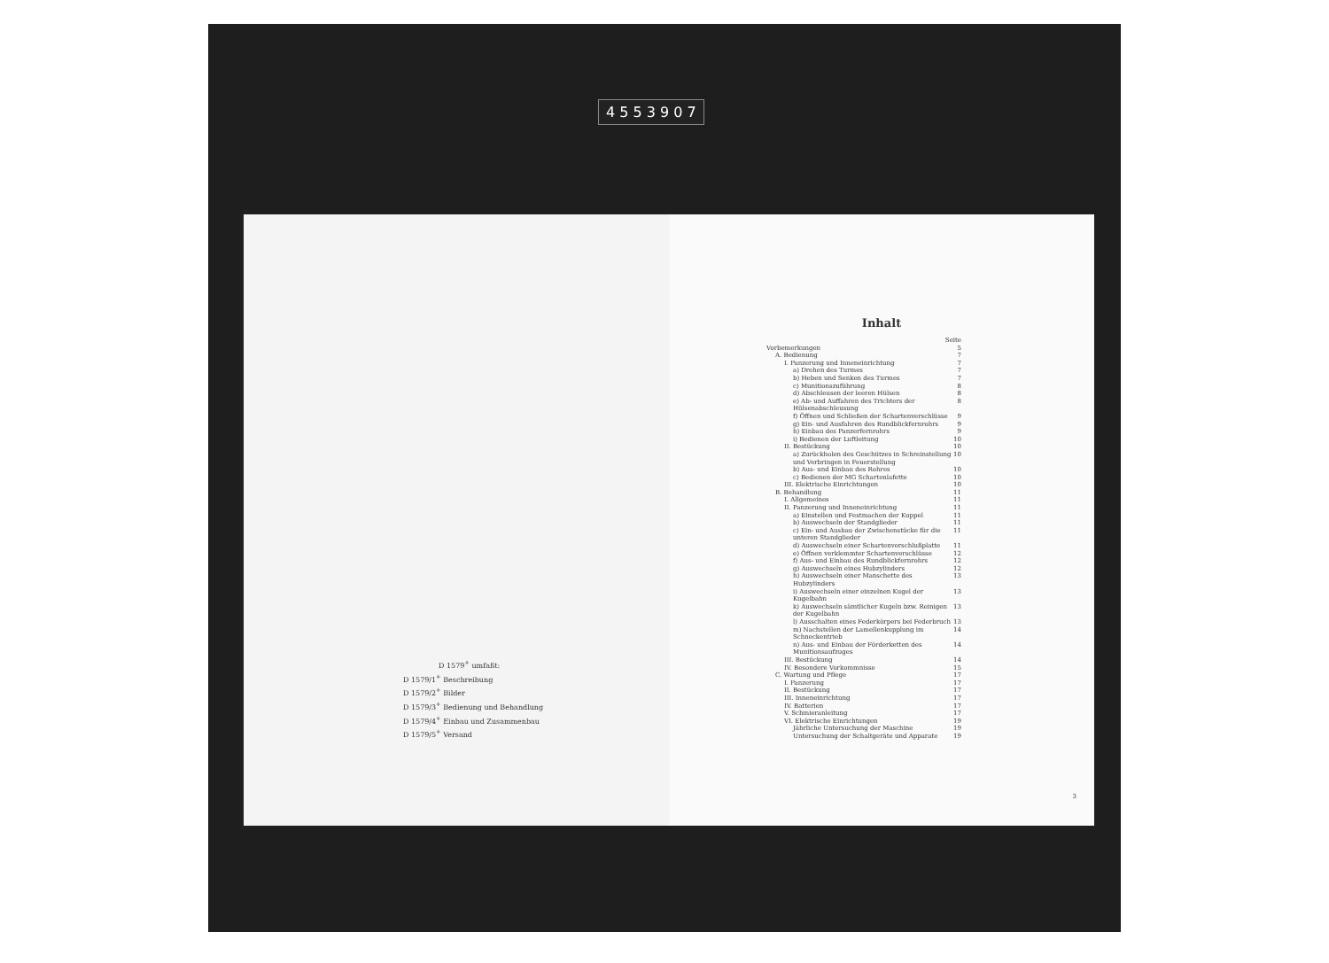4 5 5 3 9 0 7
D 1579<sup>+</sup> umfaßt:
D 1579/1<sup>+</sup> Beschreibung
D 1579/2<sup>+</sup> Bilder
D 1579/3<sup>+</sup> Bedienung und Behandlung
D 1579/4<sup>+</sup> Einbau und Zusammenbau
D 1579/5<sup>+</sup> Versand
Inhalt
Seite
Vorbemerkungen 5
A. Bedienung 7
I. Panzerung und Inneneinrichtung 7
a) Drehen des Turmes 7
b) Heben und Senken des Turmes 7
c) Munitionszuführung 8
d) Abschleusen der leeren Hülsen 8
e) Ab- und Auffahren des Trichters der Hülsenabschleusung 8
f) Öffnen und Schließen der Schartenverschlüsse 9
g) Ein- und Ausfahren des Rundblickfernrohrs 9
h) Einbau des Panzerfernrohrs 9
i) Bedienen der Luftleitung 10
II. Bestückung 10
a) Zurückholen des Geschützes in Schreinstellung und Verbringen in Feuerstellung 10
b) Aus- und Einbau des Rohres 10
c) Bedienen der MG Schartenlafette 10
III. Elektrische Einrichtungen 10
B. Behandlung 11
I. Allgemeines 11
II. Panzerung und Inneneinrichtung 11
a) Einstellen und Festmachen der Kuppel 11
b) Auswechseln der Standglieder 11
c) Ein- und Ausbau der Zwischenstücke für die unteren Standglieder 11
d) Auswechseln einer Schartenverschlußplatte 11
e) Öffnen verklemmter Schartenverschlüsse 12
f) Aus- und Einbau des Rundblickfernrohrs 12
g) Auswechseln eines Hubzylinders 12
h) Auswechseln einer Manschette des Hubzylinders 13
i) Auswechseln einer einzelnen Kugel der Kugelbahn 13
k) Auswechseln sämtlicher Kugeln bzw. Reinigen der Kugelbahn 13
l) Ausschalten eines Federkörpers bei Federbruch 13
m) Nachstellen der Lamellenkupplung im Schneckentrieb 14
n) Aus- und Einbau der Förderketten des Munitionsaufzuges 14
III. Bestückung 14
IV. Besondere Vorkommnisse 15
C. Wartung und Pflege 17
I. Panzerung 17
II. Bestückung 17
III. Inneneinrichtung 17
IV. Batterien 17
V. Schmieranleitung 17
VI. Elektrische Einrichtungen 19
Jährliche Untersuchung der Maschine 19
Untersuchung der Schaltgeräte und Apparate 19
3